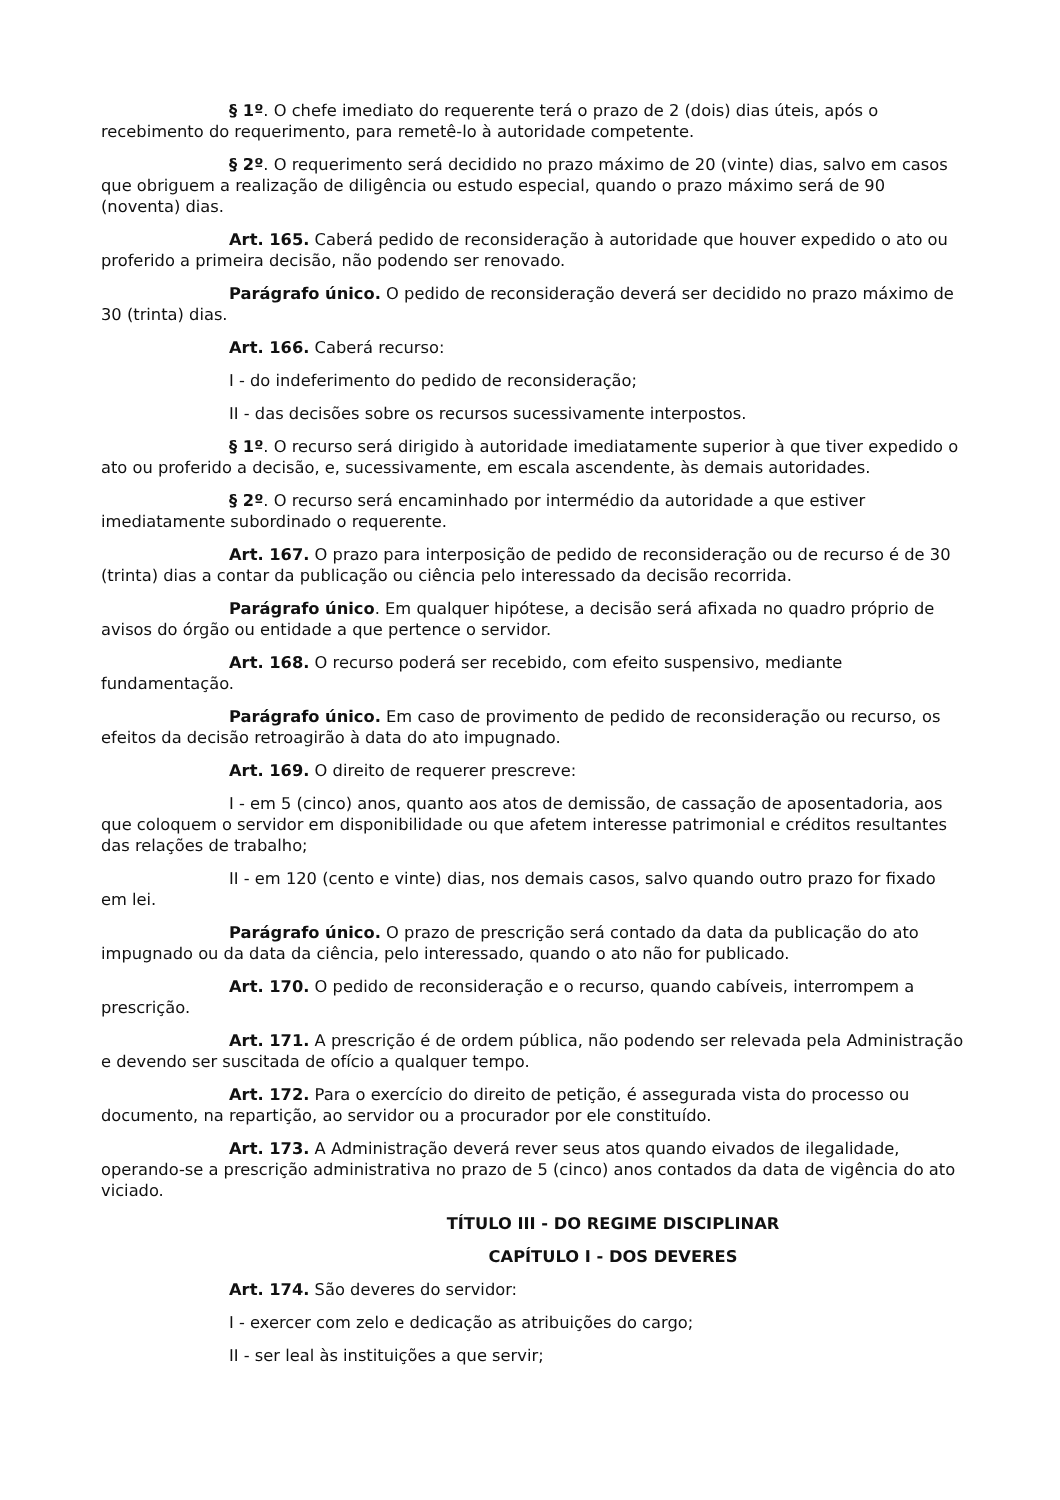§ 1º. O chefe imediato do requerente terá o prazo de 2 (dois) dias úteis, após o recebimento do requerimento, para remetê-lo à autoridade competente.
§ 2º. O requerimento será decidido no prazo máximo de 20 (vinte) dias, salvo em casos que obriguem a realização de diligência ou estudo especial, quando o prazo máximo será de 90 (noventa) dias.
Art. 165. Caberá pedido de reconsideração à autoridade que houver expedido o ato ou proferido a primeira decisão, não podendo ser renovado.
Parágrafo único. O pedido de reconsideração deverá ser decidido no prazo máximo de 30 (trinta) dias.
Art. 166. Caberá recurso:
I - do indeferimento do pedido de reconsideração;
II - das decisões sobre os recursos sucessivamente interpostos.
§ 1º. O recurso será dirigido à autoridade imediatamente superior à que tiver expedido o ato ou proferido a decisão, e, sucessivamente, em escala ascendente, às demais autoridades.
§ 2º. O recurso será encaminhado por intermédio da autoridade a que estiver imediatamente subordinado o requerente.
Art. 167. O prazo para interposição de pedido de reconsideração ou de recurso é de 30 (trinta) dias a contar da publicação ou ciência pelo interessado da decisão recorrida.
Parágrafo único. Em qualquer hipótese, a decisão será afixada no quadro próprio de avisos do órgão ou entidade a que pertence o servidor.
Art. 168. O recurso poderá ser recebido, com efeito suspensivo, mediante fundamentação.
Parágrafo único. Em caso de provimento de pedido de reconsideração ou recurso, os efeitos da decisão retroagirão à data do ato impugnado.
Art. 169. O direito de requerer prescreve:
I - em 5 (cinco) anos, quanto aos atos de demissão, de cassação de aposentadoria, aos que coloquem o servidor em disponibilidade ou que afetem interesse patrimonial e créditos resultantes das relações de trabalho;
II - em 120 (cento e vinte) dias, nos demais casos, salvo quando outro prazo for fixado em lei.
Parágrafo único. O prazo de prescrição será contado da data da publicação do ato impugnado ou da data da ciência, pelo interessado, quando o ato não for publicado.
Art. 170. O pedido de reconsideração e o recurso, quando cabíveis, interrompem a prescrição.
Art. 171. A prescrição é de ordem pública, não podendo ser relevada pela Administração e devendo ser suscitada de ofício a qualquer tempo.
Art. 172. Para o exercício do direito de petição, é assegurada vista do processo ou documento, na repartição, ao servidor ou a procurador por ele constituído.
Art. 173. A Administração deverá rever seus atos quando eivados de ilegalidade, operando-se a prescrição administrativa no prazo de 5 (cinco) anos contados da data de vigência do ato viciado.
TÍTULO III - DO REGIME DISCIPLINAR
CAPÍTULO I - DOS DEVERES
Art. 174. São deveres do servidor:
I - exercer com zelo e dedicação as atribuições do cargo;
II - ser leal às instituições a que servir;